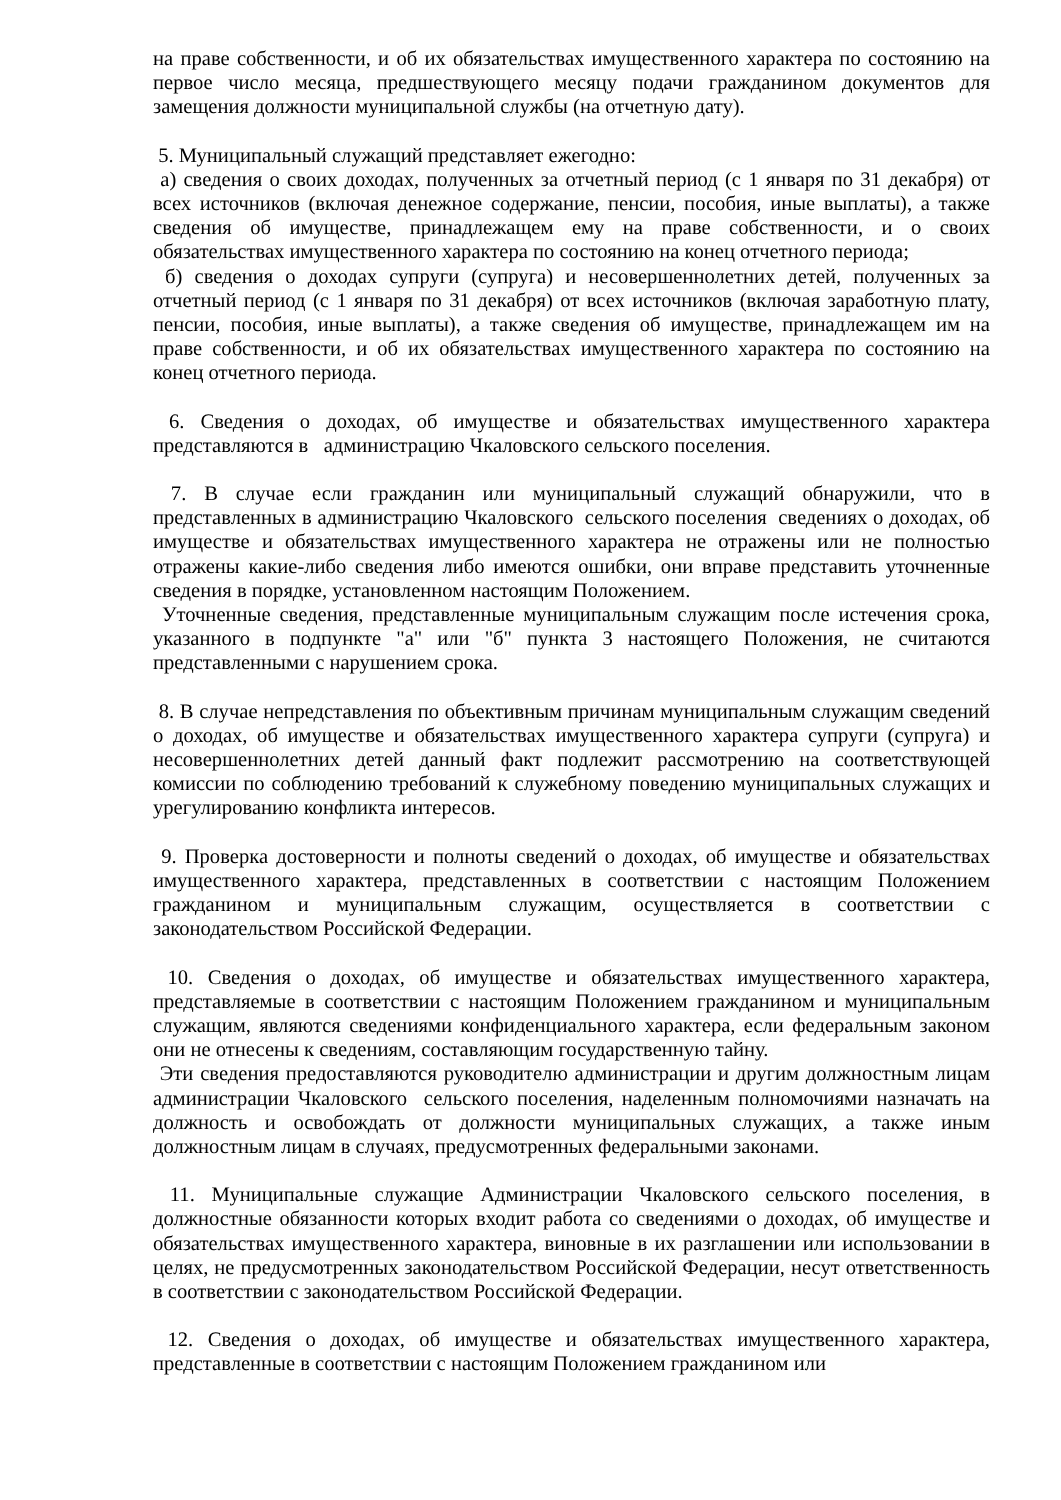на праве собственности, и об их обязательствах имущественного характера по состоянию на первое число месяца, предшествующего месяцу подачи гражданином документов для замещения должности муниципальной службы (на отчетную дату).
5. Муниципальный служащий представляет ежегодно:
а) сведения о своих доходах, полученных за отчетный период (с 1 января по 31 декабря) от всех источников (включая денежное содержание, пенсии, пособия, иные выплаты), а также сведения об имуществе, принадлежащем ему на праве собственности, и о своих обязательствах имущественного характера по состоянию на конец отчетного периода;
б) сведения о доходах супруги (супруга) и несовершеннолетних детей, полученных за отчетный период (с 1 января по 31 декабря) от всех источников (включая заработную плату, пенсии, пособия, иные выплаты), а также сведения об имуществе, принадлежащем им на праве собственности, и об их обязательствах имущественного характера по состоянию на конец отчетного периода.
6. Сведения о доходах, об имуществе и обязательствах имущественного характера представляются в администрацию Чкаловского сельского поселения.
7. В случае если гражданин или муниципальный служащий обнаружили, что в представленных в администрацию Чкаловского сельского поселения сведениях о доходах, об имуществе и обязательствах имущественного характера не отражены или не полностью отражены какие-либо сведения либо имеются ошибки, они вправе представить уточненные сведения в порядке, установленном настоящим Положением.
Уточненные сведения, представленные муниципальным служащим после истечения срока, указанного в подпункте "а" или "б" пункта 3 настоящего Положения, не считаются представленными с нарушением срока.
8. В случае непредставления по объективным причинам муниципальным служащим сведений о доходах, об имуществе и обязательствах имущественного характера супруги (супруга) и несовершеннолетних детей данный факт подлежит рассмотрению на соответствующей комиссии по соблюдению требований к служебному поведению муниципальных служащих и урегулированию конфликта интересов.
9. Проверка достоверности и полноты сведений о доходах, об имуществе и обязательствах имущественного характера, представленных в соответствии с настоящим Положением гражданином и муниципальным служащим, осуществляется в соответствии с законодательством Российской Федерации.
10. Сведения о доходах, об имуществе и обязательствах имущественного характера, представляемые в соответствии с настоящим Положением гражданином и муниципальным служащим, являются сведениями конфиденциального характера, если федеральным законом они не отнесены к сведениям, составляющим государственную тайну.
Эти сведения предоставляются руководителю администрации и другим должностным лицам администрации Чкаловского сельского поселения, наделенным полномочиями назначать на должность и освобождать от должности муниципальных служащих, а также иным должностным лицам в случаях, предусмотренных федеральными законами.
11. Муниципальные служащие Администрации Чкаловского сельского поселения, в должностные обязанности которых входит работа со сведениями о доходах, об имуществе и обязательствах имущественного характера, виновные в их разглашении или использовании в целях, не предусмотренных законодательством Российской Федерации, несут ответственность в соответствии с законодательством Российской Федерации.
12. Сведения о доходах, об имуществе и обязательствах имущественного характера, представленные в соответствии с настоящим Положением гражданином или